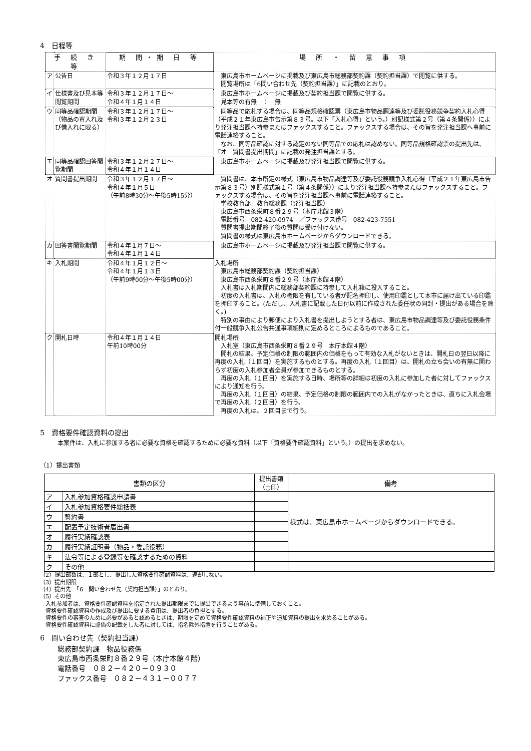4　日程等
| 手 続 き 等 | | 期 間・期 日 等 | 場 所 ・ 留 意 事 項 |
| --- | --- | --- | --- |
| ア | 公告日 | 令和３年１２月１７日 | 東広島市ホームページに掲載及び東広島市総務部契約課（契約担当課）で閲覧に供する。 閲覧場所は「6問い合わせ先（契約担当課）」に記載のとおり。 |
| イ | 仕様書及び見本等閲覧期間 | 令和３年１２月１７日～ 令和４年１月１４日 | 東広島市ホームページに掲載及び契約担当課で閲覧に供する。 見本等の有無 ： 無 |
| ウ | 同等品確認期間（物品の買入れ及び借入れに限る） | 令和３年１２月１７日～ 令和３年１２月２３日 | 同等品で応札する場合は、同等品規格確認票（東広島市物品調達等及び委託役務競争契約入札心得（平成２１年東広島市告示第８３号。以下「入札心得」という。）別記様式第２号（第４条関係））により発注担当課へ持参またはファックスすること。ファックスする場合は、その旨を発注担当課へ事前に電話連絡すること。 なお、同等品確認に対する認定のない同等品での応札は認めない。同等品規格確認票の提出先は、「オ 質問書提出期間」に記載の発注担当課とする。 |
| エ | 同等品確認回答閲覧期間 | 令和３年１２月２７日～ 令和４年１月１４日 | 東広島市ホームページに掲載及び発注担当課で閲覧に供する。 |
| オ | 質問書提出期間 | 令和３年１２月１７日～ 令和４年１月５日 （午前8時30分～午後5時15分） | 質問書は、本市所定の様式（東広島市物品調達等及び委託役務競争入札心得（平成２１年東広島市告示第８３号）別記様式第１号（第４条関係））により発注担当課へ持参またはファックスすること。ファックスする場合は、その旨を発注担当課へ事前に電話連絡すること。 学校教育部 教育総務課（発注担当課） 東広島市西条栄町８番２９号（本庁北館３階） 電話番号 082-420-0974 ／ファックス番号 082-423-7551 質問書提出期間終了後の質問は受け付けない。 質問書の様式は東広島市ホームページからダウンロードできる。 |
| カ | 回答書閲覧期間 | 令和４年１月７日～ 令和４年１月１４日 | 東広島市ホームページに掲載及び発注担当課で閲覧に供する。 |
| キ | 入札期間 | 令和４年１月１２日～ 令和４年１月１３日 （午前9時00分～午後5時00分） | 入札場所 東広島市総務部契約課（契約担当課） 東広島市西条栄町８番２９号（本庁本館４階） 入札書は入札期間内に総務部契約課に持参して入札箱に投入すること。 初度の入札書は、入札の権限を有している者が記名押印し、使用印鑑として本市に届け出ている印鑑を押印すること。(ただし、入札書に記載した日付以前に作成された委任状の同封・提出がある場合を除く。) 特別の事由により郵便により入札書を提出しようとする者は、東広島市物品調達等及び委託役務条件付一般競争入札公告共通事項細則に定めるところによるものであること。 |
| ク | 開札日時 | 令和４年１月１４日 午前10時00分 | 開札場所 入札室（東広島市西条栄町８番２９号 本庁本館４階） 開札の結果、予定価格の制限の範囲内の価格をもって有効な入札がないときは、開札日の翌日以降に再度の入札（１回目）を実施するものとする。再度の入札（１回目）は、開札の立ち会いの有無に関わらず初度の入札参加者全員が参加できるものとする。 再度の入札（１回目）を実施する日時、場所等の詳細は初度の入札に参加した者に対してファックスにより通知を行う。 再度の入札（１回目）の結果、予定価格の制限の範囲内での入札がなかったときは、直ちに入札会場で再度の入札（２回目）を行う。 再度の入札は、２回目まで行う。 |
5　資格要件確認資料の提出
本案件は、入札に参加する者に必要な資格を確認するために必要な資料（以下「資格要件確認資料」という。）の提出を求めない。
（1）提出書類
| 書類の区分 | | 提出書類 （○印） | 備考 |
| --- | --- | --- | --- |
| ア | 入札参加資格確認申請書 | | 様式は、東広島市ホームページからダウンロードできる。 |
| イ | 入札参加資格要件総括表 | | |
| ウ | 誓約書 | | |
| エ | 配置予定技術者届出書 | | |
| オ | 履行実績確認表 | | |
| カ | 履行実績証明書（物品・委託役務） | | |
| キ | 法令等による登録等を確認するための資料 | | |
| ク | その他 | | |
（2）提出部数は、１部とし、提出した資格要件確認資料は、返却しない。
（3）提出期限
（4）提出先　「6　問い合わせ先（契約担当課）」のとおり。
（5）その他
　入札参加者は、資格要件確認資料を指定された提出期限までに提出できるよう事前に準備しておくこと。
　資格要件確認資料の作成及び提出に要する費用は、提出者の負担とする。
　資格要件の審査のために必要があると認めるときは、期限を定めて資格要件確認資料の補正や追加資料の提出を求めることがある。
　資格要件確認資料に虚偽の記載をした者に対しては、指名除外措置を行うことがある。
6　問い合わせ先（契約担当課）
総務部契約課　物品役務係
東広島市西条栄町８番２９号（本庁本館４階）
電話番号　０８２－４２０－０９３０
ファックス番号　０８２－４３１－００７７